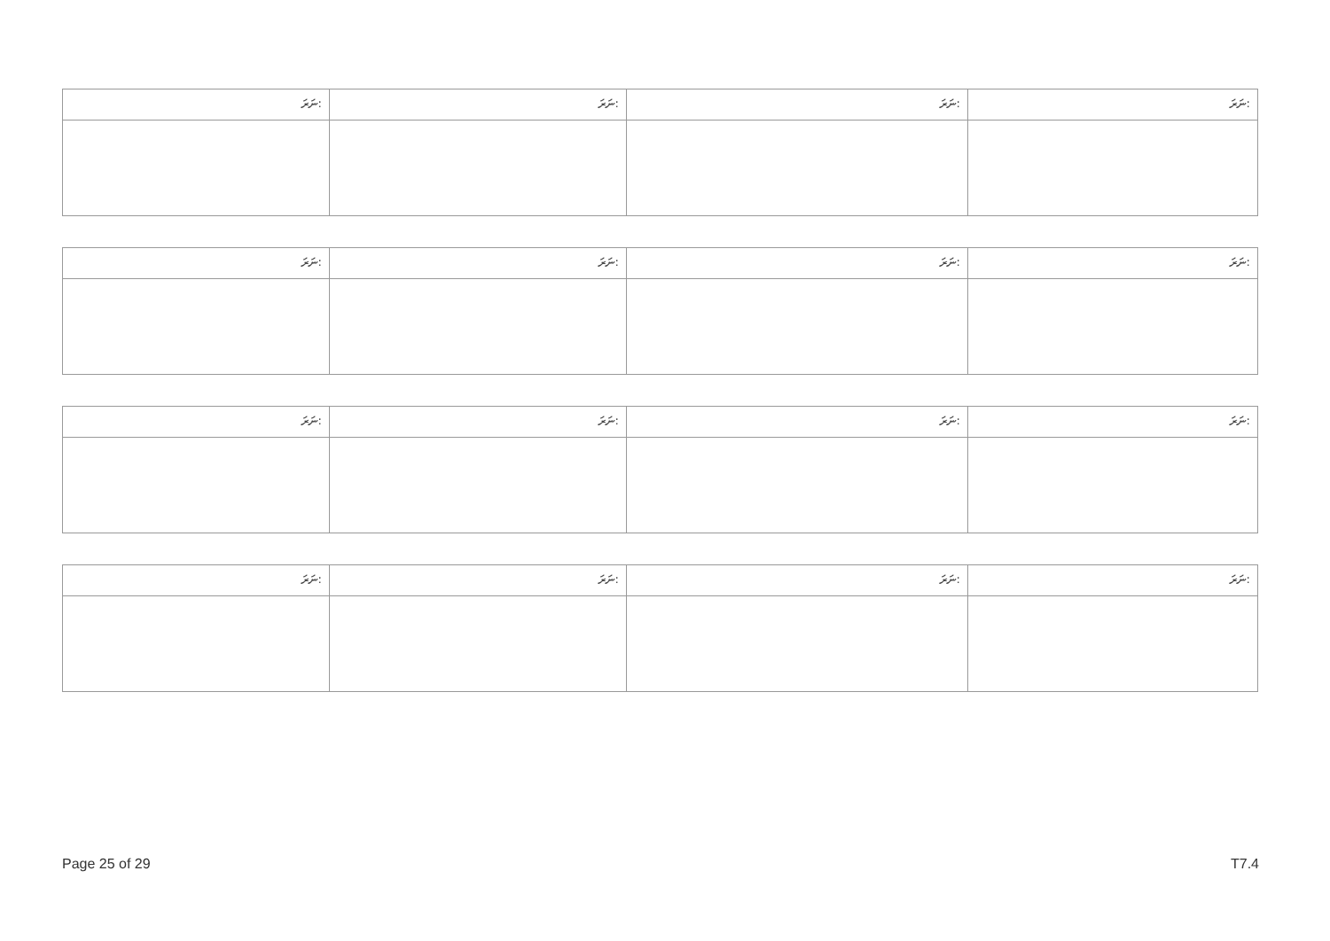| ނަރަ: | ނަރަ: | ނަރަ: | ނަރަ: |
| ނަރަ: | ނަރަ: | ނަރަ: | ނަރަ: |
| ނަރަ: | ނަރަ: | ނަރަ: | ނަރަ: |
| ނަރަ: | ނަރަ: | ނަރަ: | ނަރަ: |
Page 25 of 29 T7.4